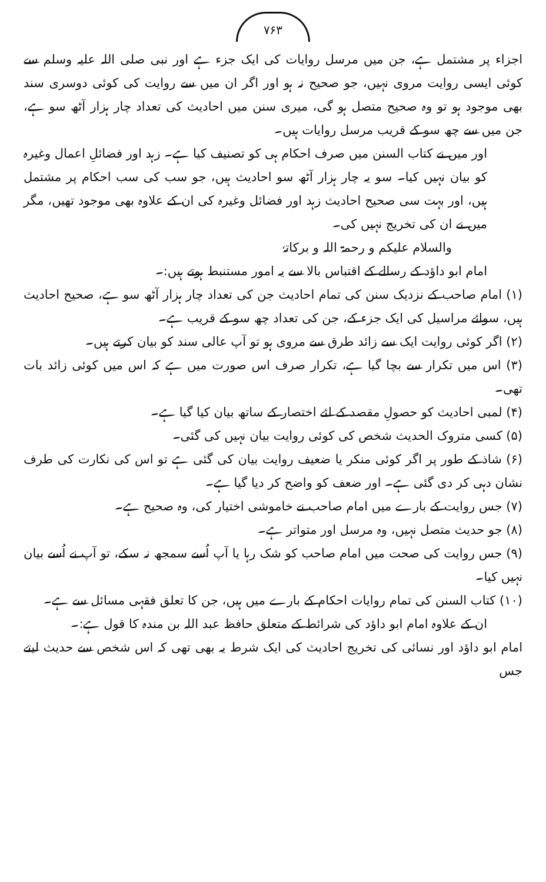۷۶۳
اجزاء پر مشتمل ہے، جن میں مرسل روایات کی ایک جزء ہے اور نبی صلی اللہ علیہ وسلم سے کوئی ایسی روایت مروی نہیں، جو صحیح نہ ہو اور اگر ان میں سے روایت کی کوئی دوسری سند بھی موجود ہو تو وہ صحیح متصل ہو گی، میری سنن میں احادیث کی تعداد چار ہزار آٹھ سو ہے، جن میں سے چھ سو کے قریب مرسل روایات ہیں۔
اور میں نے کتاب السنن میں صرف احکام ہی کو تصنیف کیا ہے۔ زہد اور فضائلِ اعمال وغیرہ کو بیان نہیں کیا۔ سو یہ چار ہزار آٹھ سو احادیث ہیں، جو سب کی سب احکام پر مشتمل ہیں، اور بہت سی صحیح احادیث زہد اور فضائل وغیرہ کی ان کے علاوہ بھی موجود تھیں، مگر میں نے ان کی تخریج نہیں کی۔
والسلام علیکم و رحمۃ اللہ و برکاتہٗ
امام ابو داؤد کے رسالے کے اقتباس بالا سے یہ امور مستنبط ہوتے ہیں:۔
(۱) امام صاحب کے نزدیک سنن کی تمام احادیث جن کی تعداد چار ہزار آٹھ سو ہے، صحیح احادیث ہیں، سوائے مراسیل کی ایک جزء کے، جن کی تعداد چھ سو کے قریب ہے۔
(۲) اگر کوئی روایت ایک سے زائد طرق سے مروی ہو تو آپ عالی سند کو بیان کرتے ہیں۔
(۳) اس میں تکرار سے بچا گیا ہے، تکرار صرف اس صورت میں ہے کہ اس میں کوئی زائد بات تھی۔
(۴) لمبی احادیث کو حصولِ مقصد کے لئے اختصار کے ساتھ بیان کیا گیا ہے۔
(۵) کسی متروک الحدیث شخص کی کوئی روایت بیان نہیں کی گئی۔
(۶) شاذ کے طور پر اگر کوئی منکر یا ضعیف روایت بیان کی گئی ہے تو اس کی نکارت کی طرف نشان دہی کر دی گئی ہے۔ اور ضعف کو واضح کر دیا گیا ہے۔
(۷) جس روایت کے بارے میں امام صاحب نے خاموشی اختیار کی، وہ صحیح ہے۔
(۸) جو حدیث متصل نہیں، وہ مرسل اور متواتر ہے۔
(۹) جس روایت کی صحت میں امام صاحب کو شک رہا یا آپ اُسے سمجھ نہ سکے، تو آپ نے اُسے بیان نہیں کیا۔
(۱۰) کتاب السنن کی تمام روایات احکام کے بارے میں ہیں، جن کا تعلق فقہی مسائل سے ہے۔
ان کے علاوہ امام ابو داؤد کی شرائط کے متعلق حافظ عبد اللہ بن مندہ کا قول ہے:۔
امام ابو داؤد اور نسائی کی تخریج احادیث کی ایک شرط یہ بھی تھی کہ اس شخص سے حدیث لیتے جس